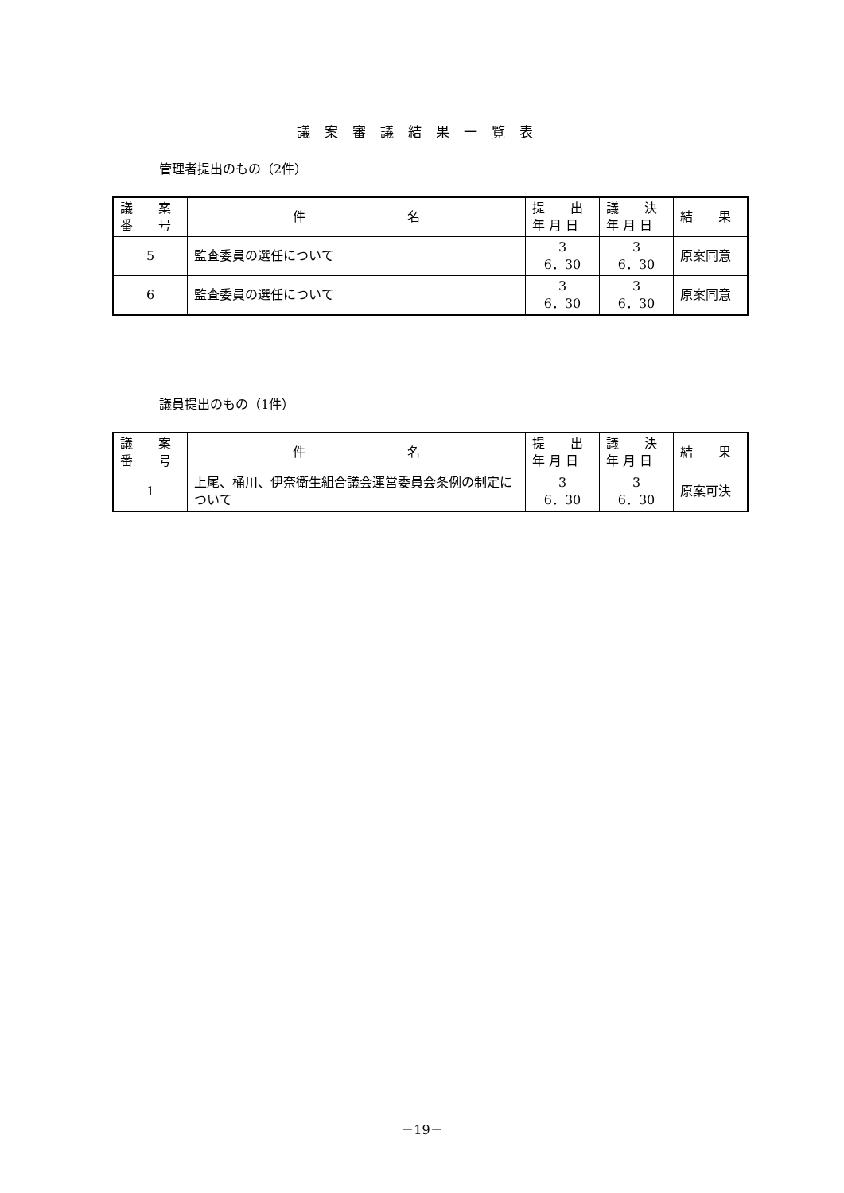議案審議結果一覧表
管理者提出のもの（2件）
| 議 案 番 号 | 件 名 | 提 出 年 月 日 | 議 決 年 月 日 | 結 果 |
| 5 | 監査委員の選任について | 3 6．30 | 3 6．30 | 原案同意 |
| 6 | 監査委員の選任について | 3 6．30 | 3 6．30 | 原案同意 |
議員提出のもの（1件）
| 議 案 番 号 | 件 名 | 提 出 年 月 日 | 議 決 年 月 日 | 結 果 |
| 1 | 上尾、桶川、伊奈衛生組合議会運営委員会条例の制定について | 3 6．30 | 3 6．30 | 原案可決 |
－19－